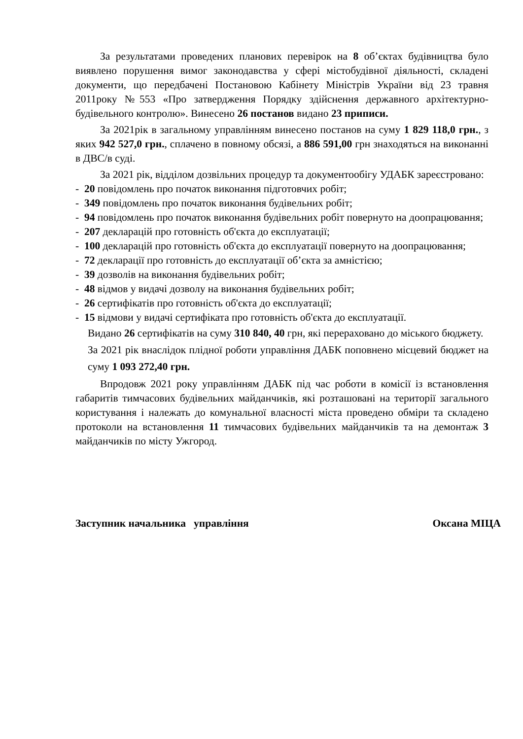За результатами проведених планових перевірок на 8 об’єктах будівництва було виявлено порушення вимог законодавства у сфері містобудівної діяльності, складені документи, що передбачені Постановою Кабінету Міністрів України від 23 травня 2011року №553 «Про затвердження Порядку здійснення державного архітектурно-будівельного контролю». Винесено 26 постанов видано 23 приписи.
За 2021рік в загальному управлінням винесено постанов на суму 1 829 118,0 грн., з яких 942 527,0 грн., сплачено в повному обсязі, а 886 591,00 грн знаходяться на виконанні в ДВС/в суді.
За 2021 рік, відділом дозвільних процедур та документообігу УДАБК зареєстровано:
- 20 повідомлень про початок виконання підготовчих робіт;
- 349 повідомлень про початок виконання будівельних робіт;
- 94 повідомлень про початок виконання будівельних робіт повернуто на доопрацювання;
- 207 декларацій про готовність об'єкта до експлуатації;
- 100 декларацій про готовність об'єкта до експлуатації повернуто на доопрацювання;
- 72 декларації про готовність до експлуатації об’єкта за амністією;
- 39 дозволів на виконання будівельних робіт;
- 48 відмов у видачі дозволу на виконання будівельних робіт;
- 26 сертифікатів про готовність об'єкта до експлуатації;
- 15 відмови у видачі сертифіката про готовність об'єкта до експлуатації.
Видано 26 сертифікатів на суму 310 840, 40 грн, які перераховано до міського бюджету.
За 2021 рік внаслідок плідної роботи управління ДАБК поповнено місцевий бюджет на суму 1 093 272,40 грн.
Впродовж 2021 року управлінням ДАБК під час роботи в комісії із встановлення габаритів тимчасових будівельних майданчиків, які розташовані на території загального користування і належать до комунальної власності міста проведено обміри та складено протоколи на встановлення 11 тимчасових будівельних майданчиків та на демонтаж 3 майданчиків по місту Ужгород.
Заступник начальника управління Оксана МІЦА